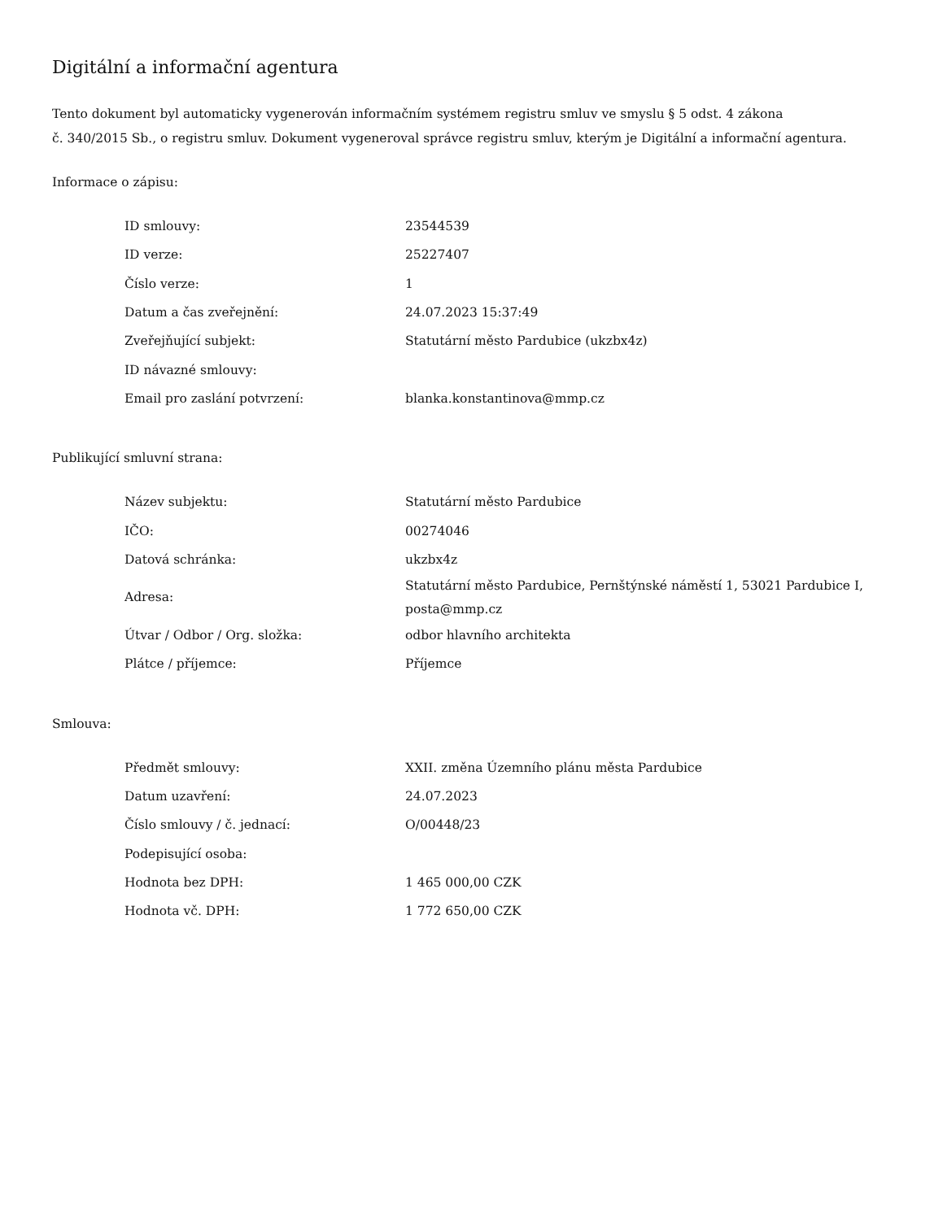Digitální a informační agentura
Tento dokument byl automaticky vygenerován informačním systémem registru smluv ve smyslu § 5 odst. 4 zákona
č. 340/2015 Sb., o registru smluv. Dokument vygeneroval správce registru smluv, kterým je Digitální a informační agentura.
Informace o zápisu:
| ID smlouvy: | 23544539 |
| ID verze: | 25227407 |
| Číslo verze: | 1 |
| Datum a čas zveřejnění: | 24.07.2023 15:37:49 |
| Zveřejňující subjekt: | Statutární město Pardubice (ukzbx4z) |
| ID návazné smlouvy: | |
| Email pro zaslání potvrzení: | blanka.konstantinova@mmp.cz |
Publikující smluvní strana:
| Název subjektu: | Statutární město Pardubice |
| IČO: | 00274046 |
| Datová schránka: | ukzbx4z |
| Adresa: | Statutární město Pardubice, Pernštýnské náměstí 1, 53021 Pardubice I, posta@mmp.cz |
| Útvar / Odbor / Org. složka: | odbor hlavního architekta |
| Plátce / příjemce: | Příjemce |
Smlouva:
| Předmět smlouvy: | XXII. změna Územního plánu města Pardubice |
| Datum uzavření: | 24.07.2023 |
| Číslo smlouvy / č. jednací: | O/00448/23 |
| Podepisující osoba: | |
| Hodnota bez DPH: | 1 465 000,00 CZK |
| Hodnota vč. DPH: | 1 772 650,00 CZK |